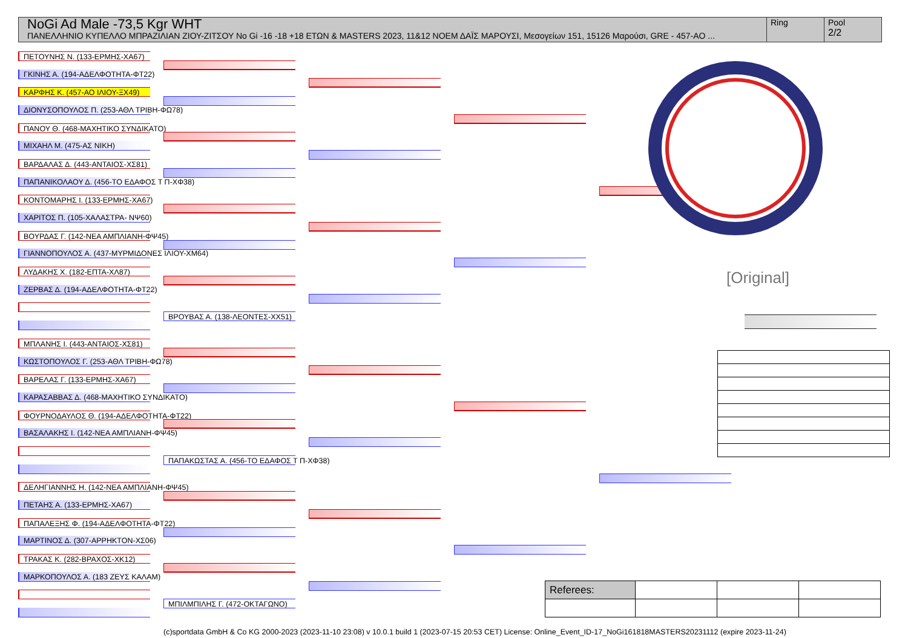NoGi Ad Male -73,5 Kgr WHT
ΠΑΝΕΛΛΗΝΙΟ ΚΥΠΕΛΛΟ ΜΠΡΑΖΙΛΙΑΝ ΖΙΟΥ-ΖΙΤΣΟΥ No Gi -16 -18 +18 ΕΤΩΝ & MASTERS 2023, 11&12 ΝΟΕΜ ΔΑΪΣ ΜΑΡΟΥΣΙ, Μεσογείων 151, 15126 Μαρούσι, GRE - 457-AO ...
Ring Pool
2/2
ΠΕΤΟΥΝΗΣ Ν. (133-ΕΡΜΗΣ-ΧΑ67)
ΓΚΙΝΗΣ Α. (194-ΑΔΕΛΦΟΤΗΤΑ-ΦΤ22)
ΚΑΡΦΗΣ Κ. (457-ΑΟ ΙΛΙΟΥ-ΞΧ49)
ΔΙΟΝΥΣΟΠΟΥΛΟΣ Π. (253-ΑΘΛ ΤΡΙΒΗ-ΦΩ78)
ΠΑΝΟΥ Θ. (468-ΜΑΧΗΤΙΚΟ ΣΥΝΔΙΚΑΤΟ)
ΜΙΧΑΗΛ Μ. (475-ΑΣ ΝΙΚΗ)
ΒΑΡΔΑΛΑΣ Δ. (443-ΑΝΤΑΙΟΣ-ΧΣ81)
ΠΑΠΑΝΙΚΟΛΑΟΥ Δ. (456-ΤΟ ΕΔΑΦΟΣ Τ Π-ΧΦ38)
ΚΟΝΤΟΜΑΡΗΣ Ι. (133-ΕΡΜΗΣ-ΧΑ67)
ΧΑΡΙΤΟΣ Π. (105-ΧΑΛΑΣΤΡΑ- ΝΨ60)
ΒΟΥΡΔΑΣ Γ. (142-ΝΕΑ ΑΜΠΛΙΑΝΗ-ΦΨ45)
ΓΙΑΝΝΟΠΟΥΛΟΣ Α. (437-ΜΥΡΜΙΔΟΝΕΣ ΙΛΙΟΥ-ΧΜ64)
ΛΥΔΑΚΗΣ Χ. (182-ΕΠΤΑ-ΧΛ87)
ΖΕΡΒΑΣ Δ. (194-ΑΔΕΛΦΟΤΗΤΑ-ΦΤ22)
ΜΠΛΑΝΗΣ Ι. (443-ΑΝΤΑΙΟΣ-ΧΣ81)
ΚΩΣΤΟΠΟΥΛΟΣ Γ. (253-ΑΘΛ ΤΡΙΒΗ-ΦΩ78)
ΒΑΡΕΛΑΣ Γ. (133-ΕΡΜΗΣ-ΧΑ67)
ΚΑΡΑΣΑΒΒΑΣ Δ. (468-ΜΑΧΗΤΙΚΟ ΣΥΝΔΙΚΑΤΟ)
ΦΟΥΡΝΟΔΑΥΛΟΣ Θ. (194-ΑΔΕΛΦΟΤΗΤΑ-ΦΤ22)
ΒΑΣΑΛΑΚΗΣ Ι. (142-ΝΕΑ ΑΜΠΛΙΑΝΗ-ΦΨ45)
ΔΕΛΗΓΙΑΝΝΗΣ Η. (142-ΝΕΑ ΑΜΠΛΙΑΝΗ-ΦΨ45)
ΠΕΤΑΗΣ Α. (133-ΕΡΜΗΣ-ΧΑ67)
ΠΑΠΑΛΕΞΗΣ Φ. (194-ΑΔΕΛΦΟΤΗΤΑ-ΦΤ22)
ΜΑΡΤΙΝΟΣ Δ. (307-ΑΡΡΗΚΤΟΝ-ΧΣ06)
ΤΡΑΚΑΣ Κ. (282-ΒΡΑΧΟΣ-ΧΚ12)
ΜΑΡΚΟΠΟΥΛΟΣ Α. (183 ΖΕΥΣ ΚΑΛΑΜ)
ΒΡΟΥΒΑΣ Α. (138-ΛΕΟΝΤΕΣ-ΧΧ51)
ΠΑΠΑΚΩΣΤΑΣ Α. (456-ΤΟ ΕΔΑΦΟΣ Τ Π-ΧΦ38)
ΜΠΙΛΜΠΙΛΗΣ Γ. (472-ΟΚΤΑΓΩΝΟ)
[Original]
| Referees: | | | |
(c)sportdata GmbH & Co KG 2000-2023 (2023-11-10 23:08) v 10.0.1 build 1 (2023-07-15 20:53 CET) License: Online_Event_ID-17_NoGi161818MASTERS20231112 (expire 2023-11-24)